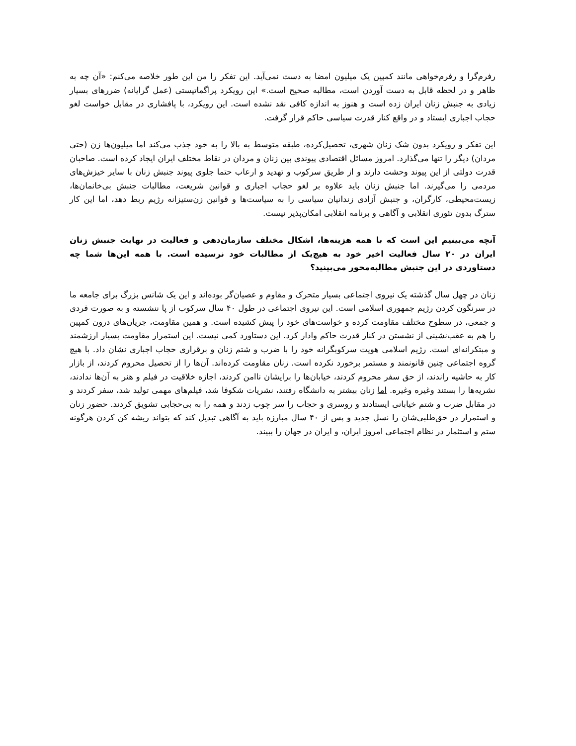رفرم‌گرا و رفرم‌خواهی مانند کمپین یک میلیون امضا به دست نمی‌آید. این تفکر را من این طور خلاصه می‌کنم: «آن چه به ظاهر و در لحظه قابل به دست آوردن است، مطالبه صحیح است.» این رویکرد پراگماتیستی (عمل گرایانه) ضررهای بسیار زیادی به جنبش زنان ایران زده است و هنوز به اندازه کافی نقد نشده است. این رویکرد، با پافشاری در مقابل خواست لغو حجاب اجباری ایستاد و در واقع کنار قدرت سیاسی حاکم قرار گرفت.
این تفکر و رویکرد بدون شک زنان شهری، تحصیل‌کرده، طبقه متوسط به بالا را به خود جذب می‌کند اما میلیون‌ها زن (حتی مردان) دیگر را تنها می‌گذارد. امروز مسائل اقتصادی پیوندی بین زنان و مردان در نقاط مختلف ایران ایجاد کرده است. صاحبان قدرت دولتی از این پیوند وحشت دارند و از طریق سرکوب و تهدید و ارعاب حتما جلوی پیوند جنبش زنان با سایر خیزش‌های مردمی را می‌گیرند. اما جنبش زنان باید علاوه بر لغو حجاب اجباری و قوانین شریعت، مطالبات جنبش بی‌خانمان‌ها، زیست‌محیطی، کارگران، و جنبش آزادی زندانیان سیاسی را به سیاست‌ها و قوانین زن‌ستیزانه رژیم ربط دهد، اما این کار سترگ بدون تئوری انقلابی و آگاهی و برنامه انقلابی امکان‌پذیر نیست.
آنچه می‌بینیم این است که با همه هزینه‌ها، اشکال مختلف سازمان‌دهی و فعالیت در نهایت جنبش زنان ایران در ۲۰ سال فعالیت اخیر خود به هیچ‌یک از مطالبات خود نرسیده است. با همه این‌ها شما چه دستاوردی در این جنبش مطالبه‌محور می‌بینید؟
زنان در چهل سال گذشته یک نیروی اجتماعی بسیار متحرک و مقاوم و عصیان‌گر بوده‌اند و این یک شانس بزرگ برای جامعه ما در سرنگون کردن رژیم جمهوری اسلامی است. این نیروی اجتماعی در طول ۴۰ سال سرکوب از پا ننشسته و به صورت فردی و جمعی، در سطوح مختلف مقاومت کرده و خواست‌های خود را پیش کشیده است. و همین مقاومت، جریان‌های درون کمپین را هم به عقب‌نشینی از نشستن در کنار قدرت حاکم وادار کرد. این دستاورد کمی نیست. این استمرار مقاومت بسیار ارزشمند و مبتکرانه‌ای است. رژیم اسلامی هویت سرکوبگرانه خود را با ضرب و شتم زنان و برقراری حجاب اجباری نشان داد. با هیچ گروه اجتماعی چنین قانونمند و مستمر برخورد نکرده است. زنان مقاومت کرده‌اند. آن‌ها را از تحصیل محروم کردند، از بازار کار به حاشیه راندند، از حق سفر محروم کردند، خیابان‌ها را برایشان ناامن کردند، اجازه خلاقیت در فیلم و هنر به آن‌ها ندادند، نشریه‌ها را بستند وغیره وغیره. اما زنان بیشتر به دانشگاه رفتند، نشریات شکوفا شد، فیلم‌های مهمی تولید شد، سفر کردند و در مقابل ضرب و شتم خیابانی ایستادند و روسری و حجاب را سر چوب زدند و همه را به بی‌حجابی تشویق کردند. حضور زنان و استمرار در حق‌طلبی‌شان را نسل جدید و پس از ۴۰ سال مبارزه باید به آگاهی تبدیل کند که بتواند ریشه کن کردن هرگونه ستم و استثمار در نظام اجتماعی امروز ایران، و ایران در جهان را ببیند.